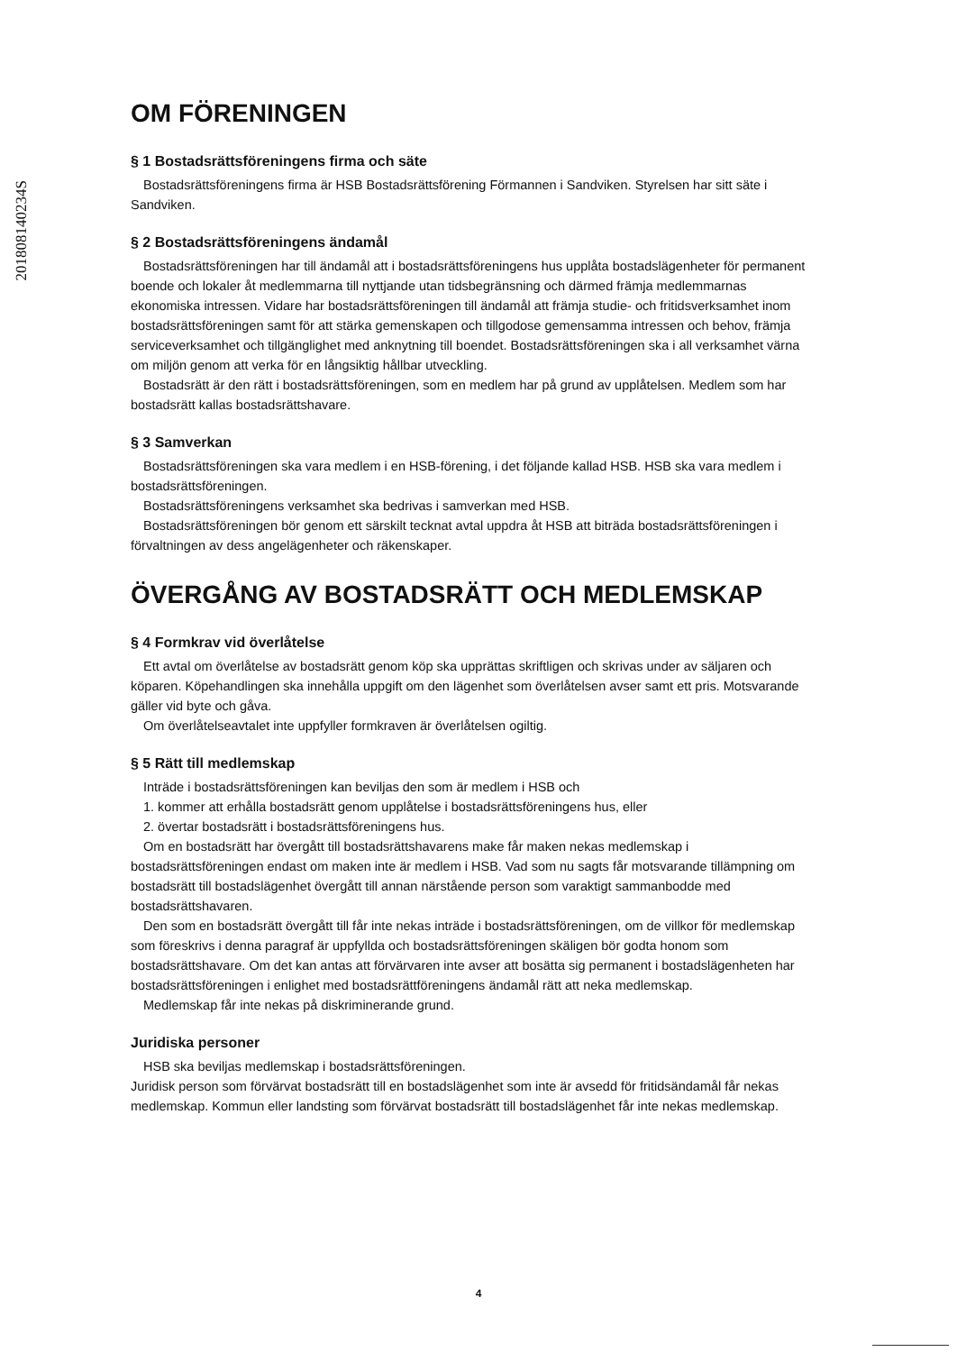201808140234S
OM FÖRENINGEN
§ 1 Bostadsrättsföreningens firma och säte
Bostadsrättsföreningens firma är HSB Bostadsrättsförening Förmannen i Sandviken. Styrelsen har sitt säte i Sandviken.
§ 2 Bostadsrättsföreningens ändamål
Bostadsrättsföreningen har till ändamål att i bostadsrättsföreningens hus upplåta bostadslägenheter för permanent boende och lokaler åt medlemmarna till nyttjande utan tidsbegränsning och därmed främja medlemmarnas ekonomiska intressen. Vidare har bostadsrättsföreningen till ändamål att främja studie- och fritidsverksamhet inom bostadsrättsföreningen samt för att stärka gemenskapen och tillgodose gemensamma intressen och behov, främja serviceverksamhet och tillgänglighet med anknytning till boendet. Bostadsrättsföreningen ska i all verksamhet värna om miljön genom att verka för en långsiktig hållbar utveckling.
Bostadsrätt är den rätt i bostadsrättsföreningen, som en medlem har på grund av upplåtelsen. Medlem som har bostadsrätt kallas bostadsrättshavare.
§ 3 Samverkan
Bostadsrättsföreningen ska vara medlem i en HSB-förening, i det följande kallad HSB. HSB ska vara medlem i bostadsrättsföreningen.
Bostadsrättsföreningens verksamhet ska bedrivas i samverkan med HSB.
Bostadsrättsföreningen bör genom ett särskilt tecknat avtal uppdra åt HSB att biträda bostadsrättsföreningen i förvaltningen av dess angelägenheter och räkenskaper.
ÖVERGÅNG AV BOSTADSRÄTT OCH MEDLEMSKAP
§ 4 Formkrav vid överlåtelse
Ett avtal om överlåtelse av bostadsrätt genom köp ska upprättas skriftligen och skrivas under av säljaren och köparen. Köpehandlingen ska innehålla uppgift om den lägenhet som överlåtelsen avser samt ett pris. Motsvarande gäller vid byte och gåva.
Om överlåtelseavtalet inte uppfyller formkraven är överlåtelsen ogiltig.
§ 5 Rätt till medlemskap
Inträde i bostadsrättsföreningen kan beviljas den som är medlem i HSB och
1. kommer att erhålla bostadsrätt genom upplåtelse i bostadsrättsföreningens hus, eller
2. övertar bostadsrätt i bostadsrättsföreningens hus.
Om en bostadsrätt har övergått till bostadsrättshavarens make får maken nekas medlemskap i bostadsrättsföreningen endast om maken inte är medlem i HSB. Vad som nu sagts får motsvarande tillämpning om bostadsrätt till bostadslägenhet övergått till annan närstående person som varaktigt sammanbodde med bostadsrättshavaren.
Den som en bostadsrätt övergått till får inte nekas inträde i bostadsrättsföreningen, om de villkor för medlemskap som föreskrivs i denna paragraf är uppfyllda och bostadsrättsföreningen skäligen bör godta honom som bostadsrättshavare. Om det kan antas att förvärvaren inte avser att bosätta sig permanent i bostadslägenheten har bostadsrättsföreningen i enlighet med bostadsrättföreningens ändamål rätt att neka medlemskap.
Medlemskap får inte nekas på diskriminerande grund.
Juridiska personer
HSB ska beviljas medlemskap i bostadsrättsföreningen.
Juridisk person som förvärvat bostadsrätt till en bostadslägenhet som inte är avsedd för fritidsändamål får nekas medlemskap. Kommun eller landsting som förvärvat bostadsrätt till bostadslägenhet får inte nekas medlemskap.
4